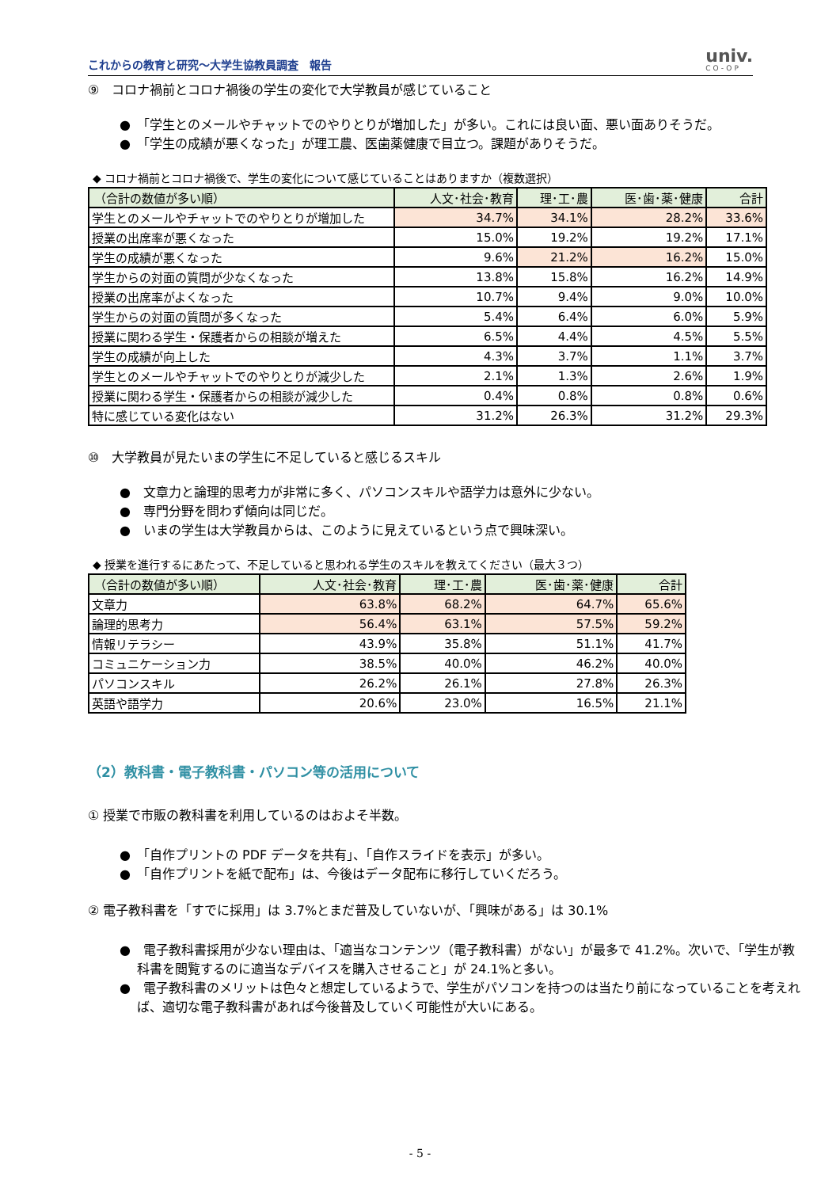これからの教育と研究～大学生協教員調査　報告
univ.
CO-OP
⑨　コロナ禍前とコロナ禍後の学生の変化で大学教員が感じていること
●　「学生とのメールやチャットでのやりとりが増加した」が多い。これには良い面、悪い面ありそうだ。
●　「学生の成績が悪くなった」が理工農、医歯薬健康で目立つ。課題がありそうだ。
◆ コロナ禍前とコロナ禍後で、学生の変化について感じていることはありますか（複数選択）
| （合計の数値が多い順） | 人文･社会･教育 | 理･工･農 | 医･歯･薬･健康 | 合計 |
| --- | --- | --- | --- | --- |
| 学生とのメールやチャットでのやりとりが増加した | 34.7% | 34.1% | 28.2% | 33.6% |
| 授業の出席率が悪くなった | 15.0% | 19.2% | 19.2% | 17.1% |
| 学生の成績が悪くなった | 9.6% | 21.2% | 16.2% | 15.0% |
| 学生からの対面の質問が少なくなった | 13.8% | 15.8% | 16.2% | 14.9% |
| 授業の出席率がよくなった | 10.7% | 9.4% | 9.0% | 10.0% |
| 学生からの対面の質問が多くなった | 5.4% | 6.4% | 6.0% | 5.9% |
| 授業に関わる学生・保護者からの相談が増えた | 6.5% | 4.4% | 4.5% | 5.5% |
| 学生の成績が向上した | 4.3% | 3.7% | 1.1% | 3.7% |
| 学生とのメールやチャットでのやりとりが減少した | 2.1% | 1.3% | 2.6% | 1.9% |
| 授業に関わる学生・保護者からの相談が減少した | 0.4% | 0.8% | 0.8% | 0.6% |
| 特に感じている変化はない | 31.2% | 26.3% | 31.2% | 29.3% |
⑩　大学教員が見たいまの学生に不足していると感じるスキル
●　文章力と論理的思考力が非常に多く、パソコンスキルや語学力は意外に少ない。
●　専門分野を問わず傾向は同じだ。
●　いまの学生は大学教員からは、このように見えているという点で興味深い。
◆ 授業を進行するにあたって、不足していると思われる学生のスキルを教えてください（最大３つ）
| （合計の数値が多い順） | 人文･社会･教育 | 理･工･農 | 医･歯･薬･健康 | 合計 |
| --- | --- | --- | --- | --- |
| 文章力 | 63.8% | 68.2% | 64.7% | 65.6% |
| 論理的思考力 | 56.4% | 63.1% | 57.5% | 59.2% |
| 情報リテラシー | 43.9% | 35.8% | 51.1% | 41.7% |
| コミュニケーション力 | 38.5% | 40.0% | 46.2% | 40.0% |
| パソコンスキル | 26.2% | 26.1% | 27.8% | 26.3% |
| 英語や語学力 | 20.6% | 23.0% | 16.5% | 21.1% |
（2）教科書・電子教科書・パソコン等の活用について
① 授業で市販の教科書を利用しているのはおよそ半数。
●　「自作プリントの PDF データを共有」、「自作スライドを表示」が多い。
●　「自作プリントを紙で配布」は、今後はデータ配布に移行していくだろう。
② 電子教科書を「すでに採用」は 3.7%とまだ普及していないが、「興味がある」は 30.1%
●　電子教科書採用が少ない理由は、「適当なコンテンツ（電子教科書）がない」が最多で 41.2%。次いで、「学生が教科書を閲覧するのに適当なデバイスを購入させること」が 24.1%と多い。
●　電子教科書のメリットは色々と想定しているようで、学生がパソコンを持つのは当たり前になっていることを考えれば、適切な電子教科書があれば今後普及していく可能性が大いにある。
- 5 -